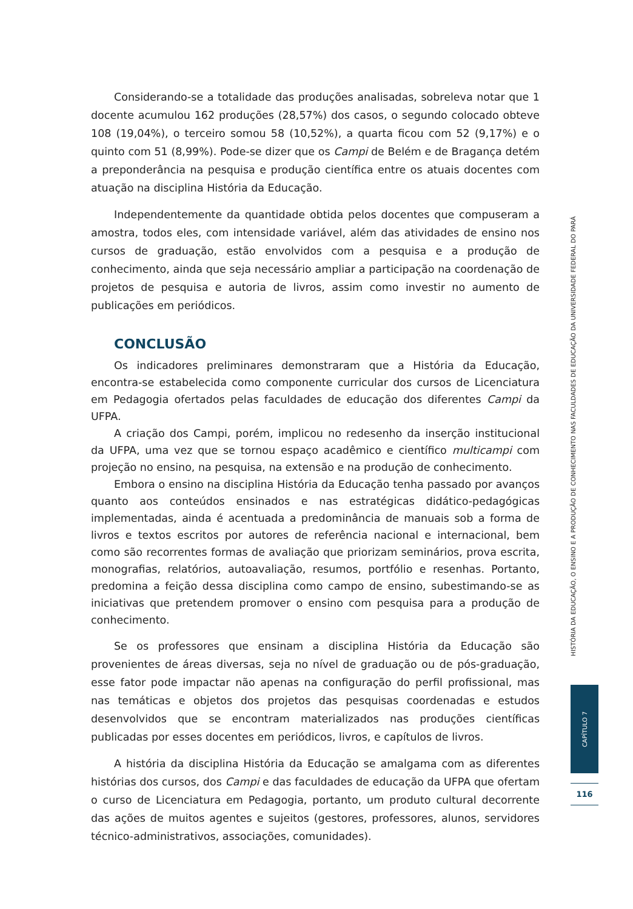Considerando-se a totalidade das produções analisadas, sobreleva notar que 1 docente acumulou 162 produções (28,57%) dos casos, o segundo colocado obteve 108 (19,04%), o terceiro somou 58 (10,52%), a quarta ficou com 52 (9,17%) e o quinto com 51 (8,99%). Pode-se dizer que os Campi de Belém e de Bragança detém a preponderância na pesquisa e produção científica entre os atuais docentes com atuação na disciplina História da Educação.
Independentemente da quantidade obtida pelos docentes que compuseram a amostra, todos eles, com intensidade variável, além das atividades de ensino nos cursos de graduação, estão envolvidos com a pesquisa e a produção de conhecimento, ainda que seja necessário ampliar a participação na coordenação de projetos de pesquisa e autoria de livros, assim como investir no aumento de publicações em periódicos.
CONCLUSÃO
Os indicadores preliminares demonstraram que a História da Educação, encontra-se estabelecida como componente curricular dos cursos de Licenciatura em Pedagogia ofertados pelas faculdades de educação dos diferentes Campi da UFPA.
A criação dos Campi, porém, implicou no redesenho da inserção institucional da UFPA, uma vez que se tornou espaço acadêmico e científico multicampi com projeção no ensino, na pesquisa, na extensão e na produção de conhecimento.
Embora o ensino na disciplina História da Educação tenha passado por avanços quanto aos conteúdos ensinados e nas estratégicas didático-pedagógicas implementadas, ainda é acentuada a predominância de manuais sob a forma de livros e textos escritos por autores de referência nacional e internacional, bem como são recorrentes formas de avaliação que priorizam seminários, prova escrita, monografias, relatórios, autoavaliação, resumos, portfólio e resenhas. Portanto, predomina a feição dessa disciplina como campo de ensino, subestimando-se as iniciativas que pretendem promover o ensino com pesquisa para a produção de conhecimento.
Se os professores que ensinam a disciplina História da Educação são provenientes de áreas diversas, seja no nível de graduação ou de pós-graduação, esse fator pode impactar não apenas na configuração do perfil profissional, mas nas temáticas e objetos dos projetos das pesquisas coordenadas e estudos desenvolvidos que se encontram materializados nas produções científicas publicadas por esses docentes em periódicos, livros, e capítulos de livros.
A história da disciplina História da Educação se amalgama com as diferentes histórias dos cursos, dos Campi e das faculdades de educação da UFPA que ofertam o curso de Licenciatura em Pedagogia, portanto, um produto cultural decorrente das ações de muitos agentes e sujeitos (gestores, professores, alunos, servidores técnico-administrativos, associações, comunidades).
HISTÓRIA DA EDUCAÇÃO, O ENSINO E A PRODUÇÃO DE CONHECIMENTO NAS FACULDADES DE EDUCAÇÃO DA UNIVERSIDADE FEDERAL DO PARÁ
CAPÍTULO 7
116